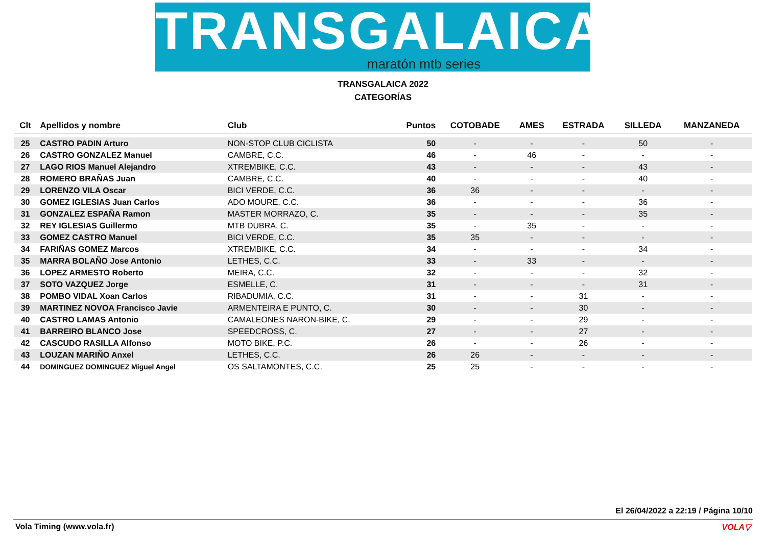TRANSGALAICA
maratón mtb series
TRANSGALAICA 2022
CATEGORÍAS
| Clt | Apellidos y nombre | Club | Puntos | COTOBADE | AMES | ESTRADA | SILLEDA | MANZANEDA |
| --- | --- | --- | --- | --- | --- | --- | --- | --- |
| 25 | CASTRO PADIN Arturo | NON-STOP CLUB CICLISTA | 50 | - | - | - | 50 | - |
| 26 | CASTRO GONZALEZ Manuel | CAMBRE, C.C. | 46 | - | 46 | - | - | - |
| 27 | LAGO RIOS Manuel Alejandro | XTREMBIKE, C.C. | 43 | - | - | - | 43 | - |
| 28 | ROMERO BRAÑAS Juan | CAMBRE, C.C. | 40 | - | - | - | 40 | - |
| 29 | LORENZO VILA Oscar | BICI VERDE, C.C. | 36 | 36 | - | - | - | - |
| 30 | GOMEZ IGLESIAS Juan Carlos | ADO MOURE, C.C. | 36 | - | - | - | 36 | - |
| 31 | GONZALEZ ESPAÑA Ramon | MASTER MORRAZO, C. | 35 | - | - | - | 35 | - |
| 32 | REY IGLESIAS Guillermo | MTB DUBRA, C. | 35 | - | 35 | - | - | - |
| 33 | GOMEZ CASTRO Manuel | BICI VERDE, C.C. | 35 | 35 | - | - | - | - |
| 34 | FARIÑAS GOMEZ Marcos | XTREMBIKE, C.C. | 34 | - | - | - | 34 | - |
| 35 | MARRA BOLAÑO Jose Antonio | LETHES, C.C. | 33 | - | 33 | - | - | - |
| 36 | LOPEZ ARMESTO Roberto | MEIRA, C.C. | 32 | - | - | - | 32 | - |
| 37 | SOTO VAZQUEZ Jorge | ESMELLE, C. | 31 | - | - | - | 31 | - |
| 38 | POMBO VIDAL Xoan Carlos | RIBADUMIA, C.C. | 31 | - | - | 31 | - | - |
| 39 | MARTINEZ NOVOA Francisco Javie | ARMENTEIRA E PUNTO, C. | 30 | - | - | 30 | - | - |
| 40 | CASTRO LAMAS Antonio | CAMALEONES NARON-BIKE, C. | 29 | - | - | 29 | - | - |
| 41 | BARREIRO BLANCO Jose | SPEEDCROSS, C. | 27 | - | - | 27 | - | - |
| 42 | CASCUDO RASILLA Alfonso | MOTO BIKE, P.C. | 26 | - | - | 26 | - | - |
| 43 | LOUZAN MARIÑO Anxel | LETHES, C.C. | 26 | 26 | - | - | - | - |
| 44 | DOMINGUEZ DOMINGUEZ Miguel Angel | OS SALTAMONTES, C.C. | 25 | 25 | - | - | - | - |
El 26/04/2022 a 22:19 / Página 10/10
Vola Timing (www.vola.fr) VOLA▽